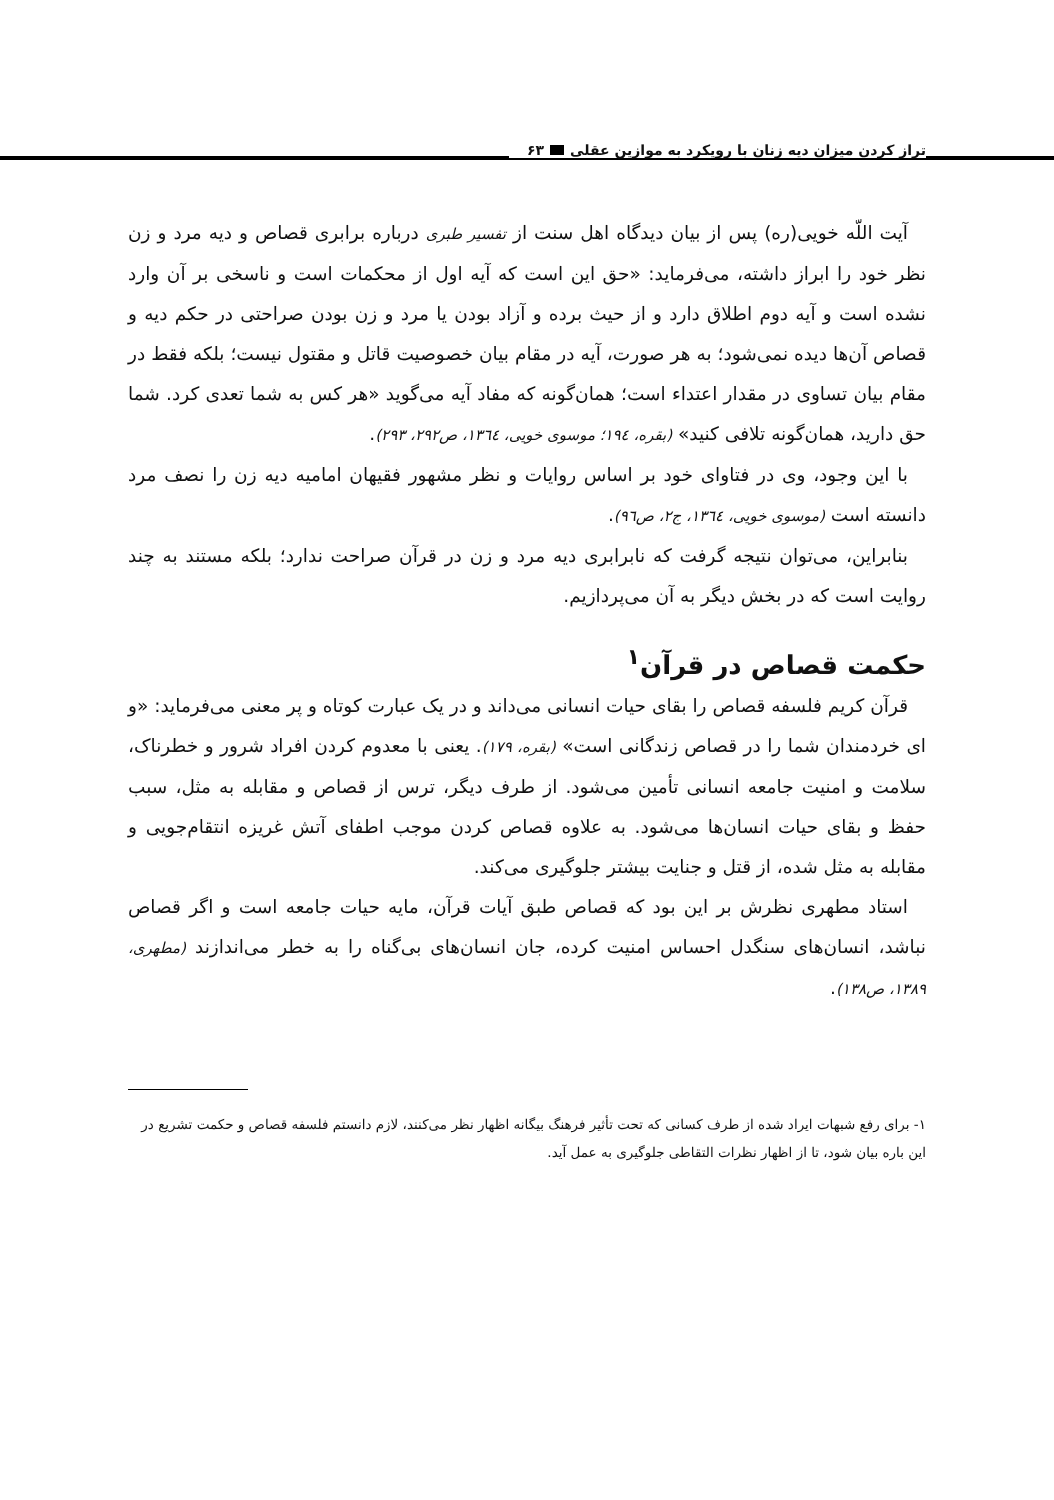۶۳ تراز کردن میزان دیه زنان با رویکرد به موازین عقلی
آیت اللّه خویی(ره) پس از بیان دیدگاه اهل سنت از تفسیر طبری درباره برابری قصاص و دیه مرد و زن نظر خود را ابراز داشته، می‌فرماید: «حق این است که آیه اول از محکمات است و ناسخی بر آن وارد نشده است و آیه دوم اطلاق دارد و از حیث برده و آزاد بودن یا مرد و زن بودن صراحتی در حکم دیه و قصاص آن‌ها دیده نمی‌شود؛ به هر صورت، آیه در مقام بیان خصوصیت قاتل و مقتول نیست؛ بلکه فقط در مقام بیان تساوی در مقدار اعتداء است؛ همان‌گونه که مفاد آیه می‌گوید «هر کس به شما تعدی کرد. شما حق دارید، همان‌گونه تلافی کنید» (بقره، ۱۹٤؛ موسوی خویی، ۱۳٦٤، ص۲۹۲، ۲۹۳).
با این وجود، وی در فتاوای خود بر اساس روایات و نظر مشهور فقیهان امامیه دیه زن را نصف مرد دانسته است (موسوی خویی، ۱۳٦٤، ج۲، ص۹٦).
بنابراین، می‌توان نتیجه گرفت که نابرابری دیه مرد و زن در قرآن صراحت ندارد؛ بلکه مستند به چند روایت است که در بخش دیگر به آن می‌پردازیم.
حکمت قصاص در قرآن<sup>۱</sup>
قرآن کریم فلسفه قصاص را بقای حیات انسانی می‌داند و در یک عبارت کوتاه و پر معنی می‌فرماید: «و ای خردمندان شما را در قصاص زندگانی است» (بقره، ۱۷۹). یعنی با معدوم کردن افراد شرور و خطرناک، سلامت و امنیت جامعه انسانی تأمین می‌شود. از طرف دیگر، ترس از قصاص و مقابله به مثل، سبب حفظ و بقای حیات انسان‌ها می‌شود. به علاوه قصاص کردن موجب اطفای آتش غریزه انتقام‌جویی و مقابله به مثل شده، از قتل و جنایت بیشتر جلوگیری می‌کند.
استاد مطهری نظرش بر این بود که قصاص طبق آیات قرآن، مایه حیات جامعه است و اگر قصاص نباشد، انسان‌های سنگدل احساس امنیت کرده، جان انسان‌های بی‌گناه را به خطر می‌اندازند (مطهری، ۱۳۸۹، ص۱۳۸).
۱- برای رفع شبهات ایراد شده از طرف کسانی که تحت تأثیر فرهنگ بیگانه اظهار نظر می‌کنند، لازم دانستم فلسفه قصاص و حکمت تشریع در این باره بیان شود، تا از اظهار نظرات التقاطی جلوگیری به عمل آید.